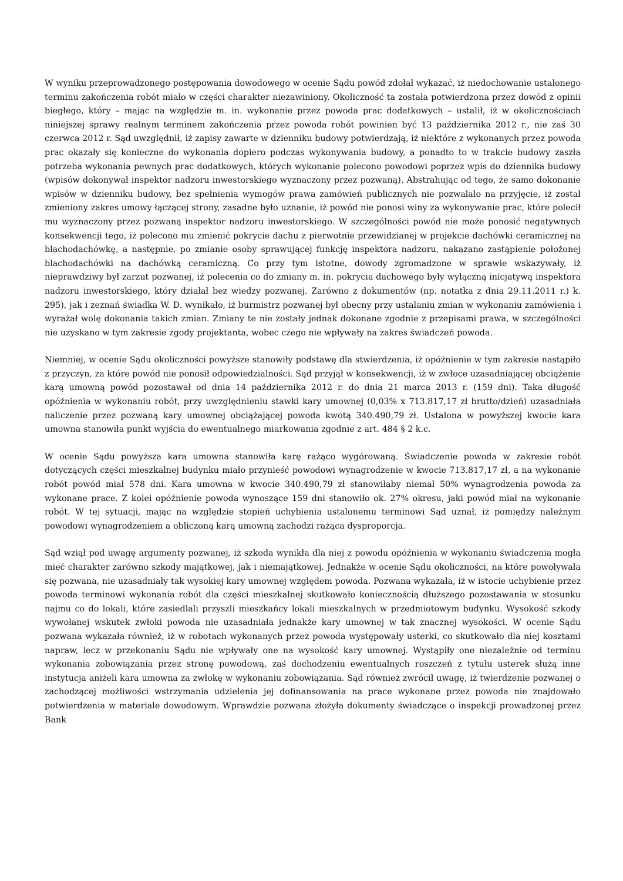W wyniku przeprowadzonego postępowania dowodowego w ocenie Sądu powód zdołał wykazać, iż niedochowanie ustalonego terminu zakończenia robót miało w części charakter niezawiniony. Okoliczność ta została potwierdzona przez dowód z opinii biegłego, który – mając na względzie m. in. wykonanie przez powoda prac dodatkowych – ustalił, iż w okolicznościach niniejszej sprawy realnym terminem zakończenia przez powoda robót powinien być 13 października 2012 r., nie zaś 30 czerwca 2012 r. Sąd uwzględnił, iż zapisy zawarte w dzienniku budowy potwierdzają, iż niektóre z wykonanych przez powoda prac okazały się konieczne do wykonania dopiero podczas wykonywania budowy, a ponadto to w trakcie budowy zaszła potrzeba wykonania pewnych prac dodatkowych, których wykonanie polecono powodowi poprzez wpis do dziennika budowy (wpisów dokonywał inspektor nadzoru inwestorskiego wyznaczony przez pozwaną). Abstrahując od tego, że samo dokonanie wpisów w dzienniku budowy, bez spełnienia wymogów prawa zamówień publicznych nie pozwalało na przyjęcie, iż został zmieniony zakres umowy łączącej strony, zasadne było uznanie, iż powód nie ponosi winy za wykonywanie prac, które polecił mu wyznaczony przez pozwaną inspektor nadzoru inwestorskiego. W szczególności powód nie może ponosić negatywnych konsekwencji tego, iż polecono mu zmienić pokrycie dachu z pierwotnie przewidzianej w projekcie dachówki ceramicznej na blachodachówkę, a następnie, po zmianie osoby sprawującej funkcję inspektora nadzoru, nakazano zastąpienie położonej blachodachówki na dachówką ceramiczną. Co przy tym istotne, dowody zgromadzone w sprawie wskazywały, iż nieprawdziwy był zarzut pozwanej, iż polecenia co do zmiany m. in. pokrycia dachowego były wyłączną inicjatywą inspektora nadzoru inwestorskiego, który działał bez wiedzy pozwanej. Zarówno z dokumentów (np. notatka z dnia 29.11.2011 r.) k. 295), jak i zeznań świadka W. D. wynikało, iż burmistrz pozwanej był obecny przy ustalaniu zmian w wykonaniu zamówienia i wyrażał wolę dokonania takich zmian. Zmiany te nie zostały jednak dokonane zgodnie z przepisami prawa, w szczególności nie uzyskano w tym zakresie zgody projektanta, wobec czego nie wpływały na zakres świadczeń powoda.
Niemniej, w ocenie Sądu okoliczności powyższe stanowiły podstawę dla stwierdzenia, iż opóźnienie w tym zakresie nastąpiło z przyczyn, za które powód nie ponosił odpowiedzialności. Sąd przyjął w konsekwencji, iż w zwłoce uzasadniającej obciążenie karą umowną powód pozostawał od dnia 14 października 2012 r. do dnia 21 marca 2013 r. (159 dni). Taka długość opóźnienia w wykonaniu robót, przy uwzględnieniu stawki kary umownej (0,03% x 713.817,17 zł brutto/dzień) uzasadniała naliczenie przez pozwaną kary umownej obciążającej powoda kwotą 340.490,79 zł. Ustalona w powyższej kwocie kara umowna stanowiła punkt wyjścia do ewentualnego miarkowania zgodnie z art. 484 § 2 k.c.
W ocenie Sądu powyższa kara umowna stanowiła karę rażąco wygórowaną. Świadczenie powoda w zakresie robót dotyczących części mieszkalnej budynku miało przynieść powodowi wynagrodzenie w kwocie 713.817,17 zł, a na wykonanie robót powód miał 578 dni. Kara umowna w kwocie 340.490,79 zł stanowiłaby niemal 50% wynagrodzenia powoda za wykonane prace. Z kolei opóźnienie powoda wynoszące 159 dni stanowiło ok. 27% okresu, jaki powód miał na wykonanie robót. W tej sytuacji, mając na względzie stopień uchybienia ustalonemu terminowi Sąd uznał, iż pomiędzy należnym powodowi wynagrodzeniem a obliczoną karą umowną zachodzi rażąca dysproporcja.
Sąd wziął pod uwagę argumenty pozwanej, iż szkoda wynikła dla niej z powodu opóźnienia w wykonaniu świadczenia mogła mieć charakter zarówno szkody majątkowej, jak i niemajątkowej. Jednakże w ocenie Sądu okoliczności, na które powoływała się pozwana, nie uzasadniały tak wysokiej kary umownej względem powoda. Pozwana wykazała, iż w istocie uchybienie przez powoda terminowi wykonania robót dla części mieszkalnej skutkowało koniecznością dłuższego pozostawania w stosunku najmu co do lokali, które zasiedlali przyszli mieszkańcy lokali mieszkalnych w przedmiotowym budynku. Wysokość szkody wywołanej wskutek zwłoki powoda nie uzasadniała jednakże kary umownej w tak znacznej wysokości. W ocenie Sądu pozwana wykazała również, iż w robotach wykonanych przez powoda występowały usterki, co skutkowało dla niej kosztami napraw, lecz w przekonaniu Sądu nie wpływały one na wysokość kary umownej. Wystąpiły one niezależnie od terminu wykonania zobowiązania przez stronę powodową, zaś dochodzeniu ewentualnych roszczeń z tytułu usterek służą inne instytucja aniżeli kara umowna za zwłokę w wykonaniu zobowiązania. Sąd również zwrócił uwagę, iż twierdzenie pozwanej o zachodzącej możliwości wstrzymania udzielenia jej dofinansowania na prace wykonane przez powoda nie znajdowało potwierdzenia w materiale dowodowym. Wprawdzie pozwana złożyła dokumenty świadczące o inspekcji prowadzonej przez Bank